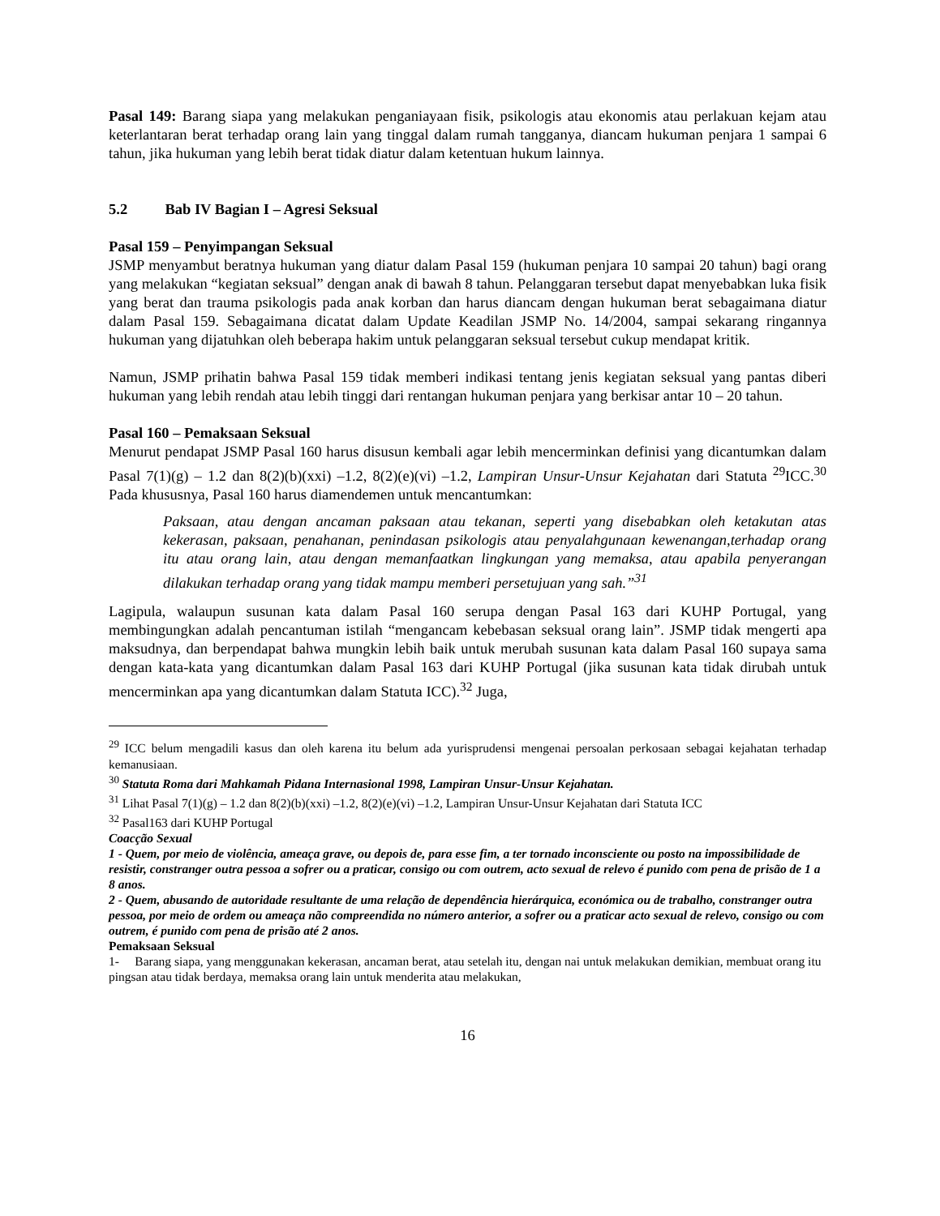Pasal 149: Barang siapa yang melakukan penganiayaan fisik, psikologis atau ekonomis atau perlakuan kejam atau keterlantaran berat terhadap orang lain yang tinggal dalam rumah tangganya, diancam hukuman penjara 1 sampai 6 tahun, jika hukuman yang lebih berat tidak diatur dalam ketentuan hukum lainnya.
5.2 Bab IV Bagian I – Agresi Seksual
Pasal 159 – Penyimpangan Seksual
JSMP menyambut beratnya hukuman yang diatur dalam Pasal 159 (hukuman penjara 10 sampai 20 tahun) bagi orang yang melakukan “kegiatan seksual” dengan anak di bawah 8 tahun. Pelanggaran tersebut dapat menyebabkan luka fisik yang berat dan trauma psikologis pada anak korban dan harus diancam dengan hukuman berat sebagaimana diatur dalam Pasal 159. Sebagaimana dicatat dalam Update Keadilan JSMP No. 14/2004, sampai sekarang ringannya hukuman yang dijatuhkan oleh beberapa hakim untuk pelanggaran seksual tersebut cukup mendapat kritik.
Namun, JSMP prihatin bahwa Pasal 159 tidak memberi indikasi tentang jenis kegiatan seksual yang pantas diberi hukuman yang lebih rendah atau lebih tinggi dari rentangan hukuman penjara yang berkisar antar 10 – 20 tahun.
Pasal 160 – Pemaksaan Seksual
Menurut pendapat JSMP Pasal 160 harus disusun kembali agar lebih mencerminkan definisi yang dicantumkan dalam Pasal 7(1)(g) – 1.2 dan 8(2)(b)(xxi) –1.2, 8(2)(e)(vi) –1.2, Lampiran Unsur-Unsur Kejahatan dari Statuta <sup>29</sup>ICC.<sup>30</sup> Pada khususnya, Pasal 160 harus diamendemen untuk mencantumkan:
Paksaan, atau dengan ancaman paksaan atau tekanan, seperti yang disebabkan oleh ketakutan atas kekerasan, paksaan, penahanan, penindasan psikologis atau penyalahgunaan kewenangan,terhadap orang itu atau orang lain, atau dengan memanfaatkan lingkungan yang memaksa, atau apabila penyerangan dilakukan terhadap orang yang tidak mampu memberi persetujuan yang sah.”<sup>31</sup>
Lagipula, walaupun susunan kata dalam Pasal 160 serupa dengan Pasal 163 dari KUHP Portugal, yang membingungkan adalah pencantuman istilah “mengancam kebebasan seksual orang lain”. JSMP tidak mengerti apa maksudnya, dan berpendapat bahwa mungkin lebih baik untuk merubah susunan kata dalam Pasal 160 supaya sama dengan kata-kata yang dicantumkan dalam Pasal 163 dari KUHP Portugal (jika susunan kata tidak dirubah untuk mencerminkan apa yang dicantumkan dalam Statuta ICC).<sup>32</sup> Juga,
<sup>29</sup> ICC belum mengadili kasus dan oleh karena itu belum ada yurisprudensi mengenai persoalan perkosaan sebagai kejahatan terhadap kemanusiaan.
<sup>30</sup> Statuta Roma dari Mahkamah Pidana Internasional 1998, Lampiran Unsur-Unsur Kejahatan.
<sup>31</sup> Lihat Pasal 7(1)(g) – 1.2 dan 8(2)(b)(xxi) –1.2, 8(2)(e)(vi) –1.2, Lampiran Unsur-Unsur Kejahatan dari Statuta ICC
<sup>32</sup> Pasal163 dari KUHP Portugal
Coacção Sexual
1 - Quem, por meio de violência, ameaça grave, ou depois de, para esse fim, a ter tornado inconsciente ou posto na impossibilidade de resistir, constranger outra pessoa a sofrer ou a praticar, consigo ou com outrem, acto sexual de relevo é punido com pena de prisão de 1 a 8 anos.
2 - Quem, abusando de autoridade resultante de uma relação de dependência hierárquica, económica ou de trabalho, constranger outra pessoa, por meio de ordem ou ameaça não compreendida no número anterior, a sofrer ou a praticar acto sexual de relevo, consigo ou com outrem, é punido com pena de prisão até 2 anos.
Pemaksaan Seksual
1- Barang siapa, yang menggunakan kekerasan, ancaman berat, atau setelah itu, dengan nai untuk melakukan demikian, membuat orang itu pingsan atau tidak berdaya, memaksa orang lain untuk menderita atau melakukan,
16